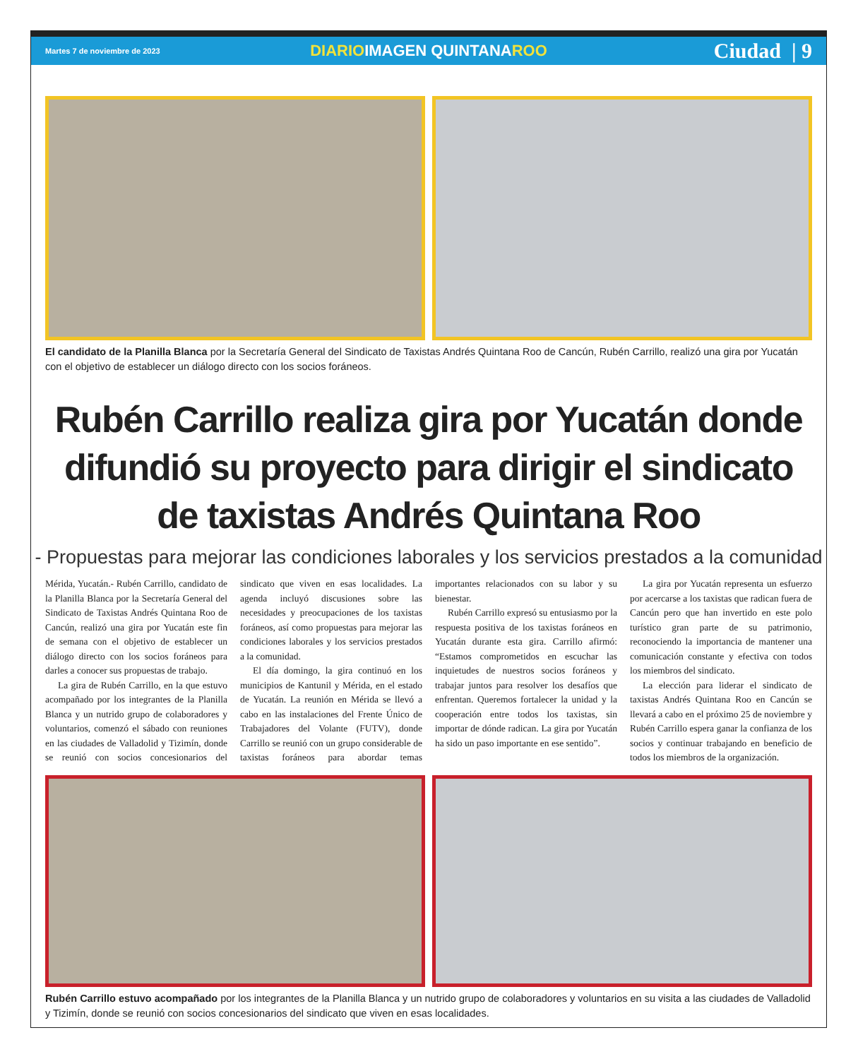Martes 7 de noviembre de 2023
DIARIOIMAGEN QUINTANAROO
Ciudad | 9
El candidato de la Planilla Blanca por la Secretaría General del Sindicato de Taxistas Andrés Quintana Roo de Cancún, Rubén Carrillo, realizó una gira por Yucatán con el objetivo de establecer un diálogo directo con los socios foráneos.
Rubén Carrillo realiza gira por Yucatán donde difundió su proyecto para dirigir el sindicato de taxistas Andrés Quintana Roo
- Propuestas para mejorar las condiciones laborales y los servicios prestados a la comunidad
Mérida, Yucatán.- Rubén Carrillo, candidato de la Planilla Blanca por la Secretaría General del Sindicato de Taxistas Andrés Quintana Roo de Cancún, realizó una gira por Yucatán este fin de semana con el objetivo de establecer un diálogo directo con los socios foráneos para darles a conocer sus propuestas de trabajo.
La gira de Rubén Carrillo, en la que estuvo acompañado por los integrantes de la Planilla Blanca y un nutrido grupo de colaboradores y voluntarios, comenzó el sábado con reuniones en las ciudades de Valladolid y Tizimín, donde se reunió con socios concesionarios del sindicato que viven en esas localidades. La agenda incluyó discusiones sobre las necesidades y preocupaciones de los taxistas foráneos, así como propuestas para mejorar las condiciones laborales y los servicios prestados a la comunidad.
El día domingo, la gira continuó en los municipios de Kantunil y Mérida, en el estado de Yucatán. La reunión en Mérida se llevó a cabo en las instalaciones del Frente Único de Trabajadores del Volante (FUTV), donde Carrillo se reunió con un grupo considerable de taxistas foráneos para abordar temas importantes relacionados con su labor y su bienestar.
Rubén Carrillo expresó su entusiasmo por la respuesta positiva de los taxistas foráneos en Yucatán durante esta gira. Carrillo afirmó: “Estamos comprometidos en escuchar las inquietudes de nuestros socios foráneos y trabajar juntos para resolver los desafíos que enfrentan. Queremos fortalecer la unidad y la cooperación entre todos los taxistas, sin importar de dónde radican. La gira por Yucatán ha sido un paso importante en ese sentido”.
La gira por Yucatán representa un esfuerzo por acercarse a los taxistas que radican fuera de Cancún pero que han invertido en este polo turístico gran parte de su patrimonio, reconociendo la importancia de mantener una comunicación constante y efectiva con todos los miembros del sindicato.
La elección para liderar el sindicato de taxistas Andrés Quintana Roo en Cancún se llevará a cabo en el próximo 25 de noviembre y Rubén Carrillo espera ganar la confianza de los socios y continuar trabajando en beneficio de todos los miembros de la organización.
Rubén Carrillo estuvo acompañado por los integrantes de la Planilla Blanca y un nutrido grupo de colaboradores y voluntarios en su visita a las ciudades de Valladolid y Tizimín, donde se reunió con socios concesionarios del sindicato que viven en esas localidades.